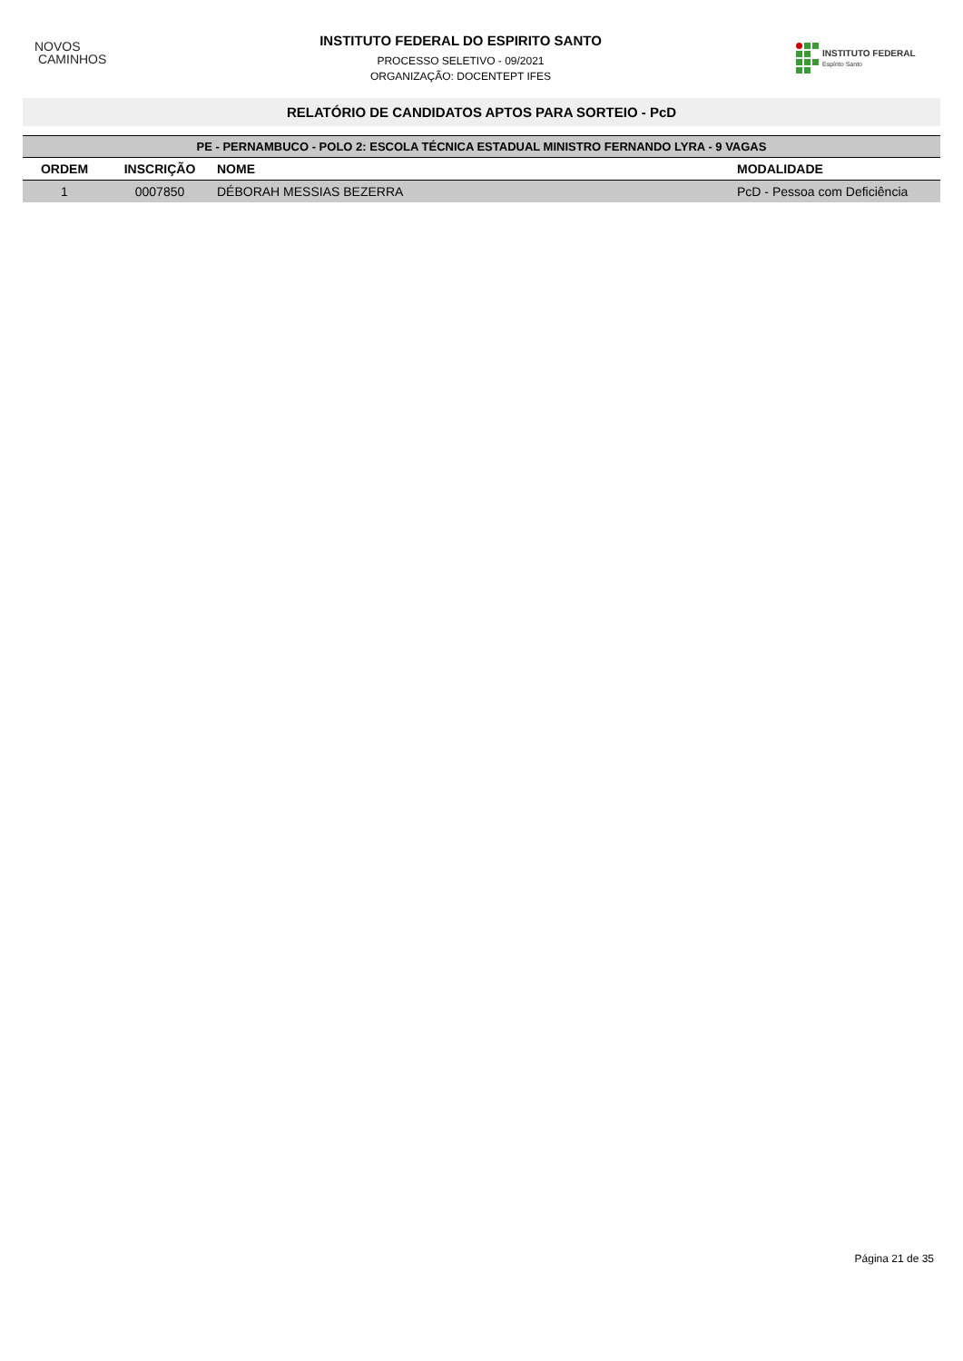NOVOS
CAMINHOS
INSTITUTO FEDERAL DO ESPIRITO SANTO
PROCESSO SELETIVO - 09/2021
ORGANIZAÇÃO: DOCENTEPT IFES
INSTITUTO FEDERAL
Espírito Santo
RELATÓRIO DE CANDIDATOS APTOS PARA SORTEIO - PcD
| PE - PERNAMBUCO - POLO 2: ESCOLA TÉCNICA ESTADUAL MINISTRO FERNANDO LYRA - 9 VAGAS | | | |
| ORDEM | INSCRIÇÃO | NOME | MODALIDADE |
| 1 | 0007850 | DÉBORAH MESSIAS BEZERRA | PcD - Pessoa com Deficiência |
Página 21 de 35